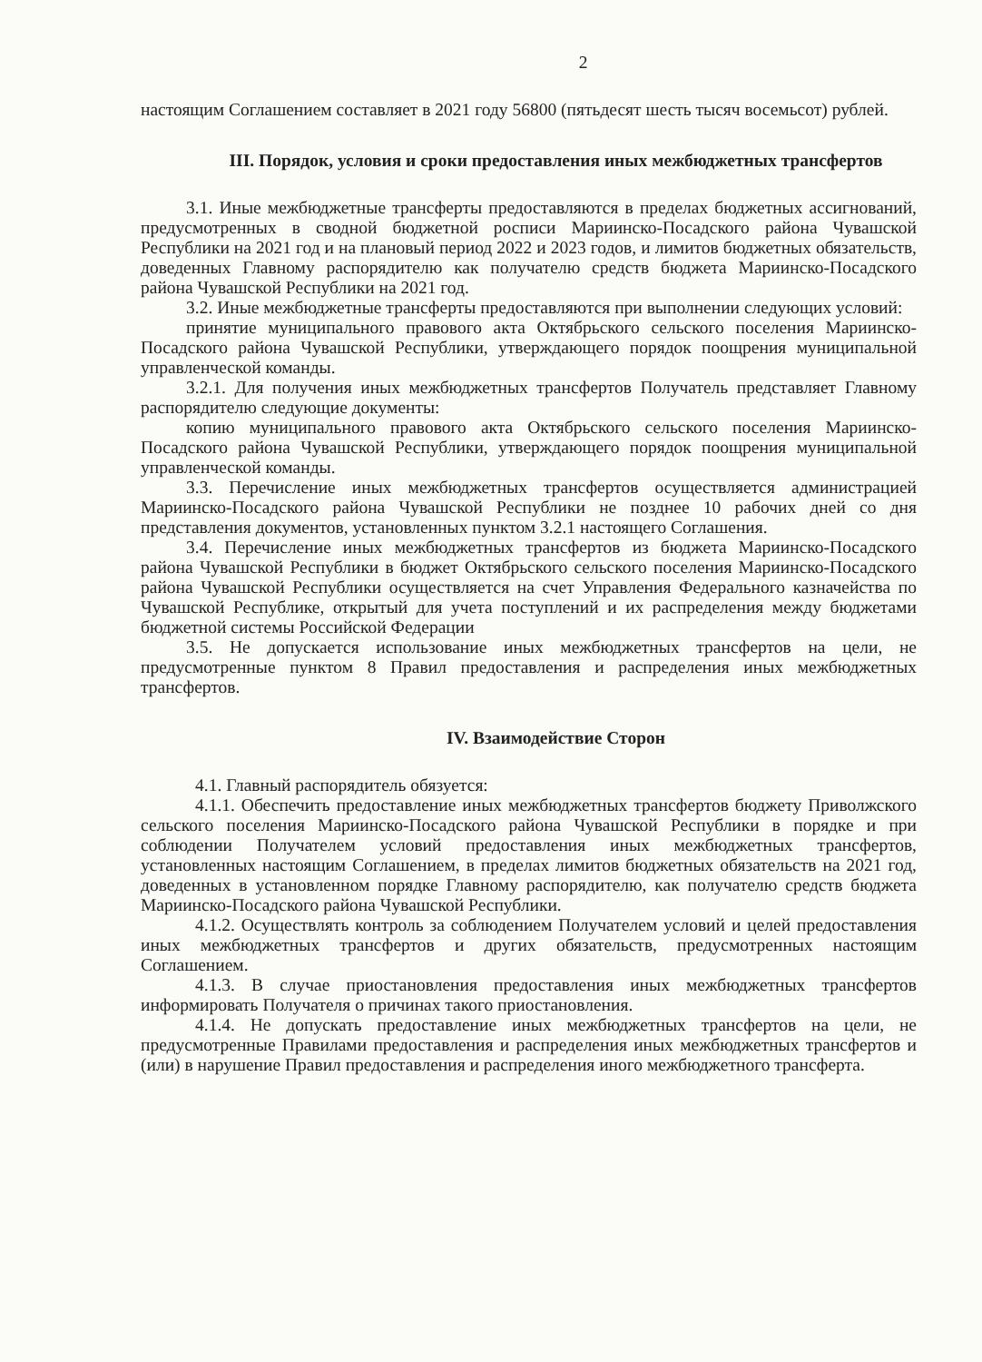2
настоящим Соглашением составляет в 2021 году 56800 (пятьдесят шесть тысяч восемьсот) рублей.
III. Порядок, условия и сроки предоставления иных межбюджетных трансфертов
3.1. Иные межбюджетные трансферты предоставляются в пределах бюджетных ассигнований, предусмотренных в сводной бюджетной росписи Мариинско-Посадского района Чувашской Республики на 2021 год и на плановый период 2022 и 2023 годов, и лимитов бюджетных обязательств, доведенных Главному распорядителю как получателю средств бюджета Мариинско-Посадского района Чувашской Республики на 2021 год.
3.2. Иные межбюджетные трансферты предоставляются при выполнении следующих условий:
принятие муниципального правового акта Октябрьского сельского поселения Мариинско-Посадского района Чувашской Республики, утверждающего порядок поощрения муниципальной управленческой команды.
3.2.1. Для получения иных межбюджетных трансфертов Получатель представляет Главному распорядителю следующие документы:
копию муниципального правового акта Октябрьского сельского поселения Мариинско-Посадского района Чувашской Республики, утверждающего порядок поощрения муниципальной управленческой команды.
3.3. Перечисление иных межбюджетных трансфертов осуществляется администрацией Мариинско-Посадского района Чувашской Республики не позднее 10 рабочих дней со дня представления документов, установленных пунктом 3.2.1 настоящего Соглашения.
3.4. Перечисление иных межбюджетных трансфертов из бюджета Мариинско-Посадского района Чувашской Республики в бюджет Октябрьского сельского поселения Мариинско-Посадского района Чувашской Республики осуществляется на счет Управления Федерального казначейства по Чувашской Республике, открытый для учета поступлений и их распределения между бюджетами бюджетной системы Российской Федерации
3.5. Не допускается использование иных межбюджетных трансфертов на цели, не предусмотренные пунктом 8 Правил предоставления и распределения иных межбюджетных трансфертов.
IV. Взаимодействие Сторон
4.1. Главный распорядитель обязуется:
4.1.1. Обеспечить предоставление иных межбюджетных трансфертов бюджету Приволжского сельского поселения Мариинско-Посадского района Чувашской Республики в порядке и при соблюдении Получателем условий предоставления иных межбюджетных трансфертов, установленных настоящим Соглашением, в пределах лимитов бюджетных обязательств на 2021 год, доведенных в установленном порядке Главному распорядителю, как получателю средств бюджета Мариинско-Посадского района Чувашской Республики.
4.1.2. Осуществлять контроль за соблюдением Получателем условий и целей предоставления иных межбюджетных трансфертов и других обязательств, предусмотренных настоящим Соглашением.
4.1.3. В случае приостановления предоставления иных межбюджетных трансфертов информировать Получателя о причинах такого приостановления.
4.1.4. Не допускать предоставление иных межбюджетных трансфертов на цели, не предусмотренные Правилами предоставления и распределения иных межбюджетных трансфертов и (или) в нарушение Правил предоставления и распределения иного межбюджетного трансферта.